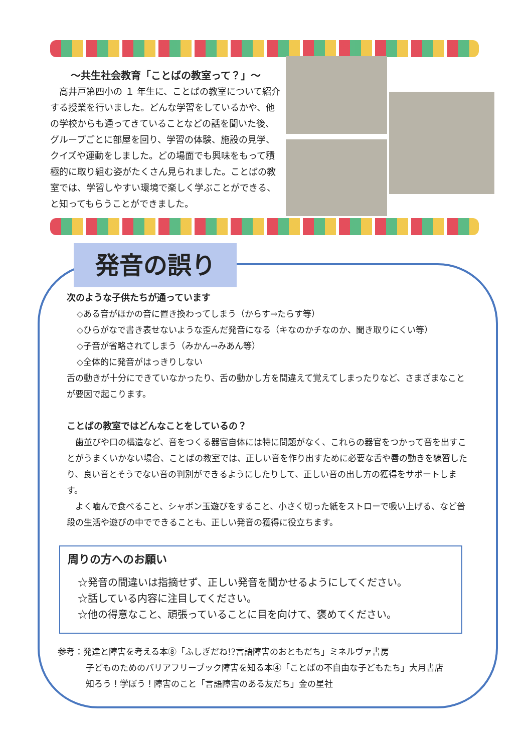～共生社会教育「ことばの教室って？」～
　高井戸第四小の １ 年生に、ことばの教室について紹介する授業を行いました。どんな学習をしているかや、他の学校からも通ってきていることなどの話を聞いた後、グループごとに部屋を回り、学習の体験、施設の見学、クイズや運動をしました。どの場面でも興味をもって積極的に取り組む姿がたくさん見られました。ことばの教室では、学習しやすい環境で楽しく学ぶことができる、と知ってもらうことができました。
発音の誤り
次のような子供たちが通っています
◇ある音がほかの音に置き換わってしまう（からす→たらす等）
◇ひらがなで書き表せないような歪んだ発音になる（キなのかチなのか、聞き取りにくい等）
◇子音が省略されてしまう（みかん→みあん等）
◇全体的に発音がはっきりしない
舌の動きが十分にできていなかったり、舌の動かし方を間違えて覚えてしまったりなど、さまざまなことが要因で起こります。
ことばの教室ではどんなことをしているの？
　歯並びや口の構造など、音をつくる器官自体には特に問題がなく、これらの器官をつかって音を出すことがうまくいかない場合、ことばの教室では、正しい音を作り出すために必要な舌や唇の動きを練習したり、良い音とそうでない音の判別ができるようにしたりして、正しい音の出し方の獲得をサポートします。
　よく噛んで食べること、シャボン玉遊びをすること、小さく切った紙をストローで吸い上げる、など普段の生活や遊びの中でできることも、正しい発音の獲得に役立ちます。
周りの方へのお願い
☆発音の間違いは指摘せず、正しい発音を聞かせるようにしてください。
☆話している内容に注目してください。
☆他の得意なこと、頑張っていることに目を向けて、褒めてください。
参考：発達と障害を考える本⑧「ふしぎだね!?言語障害のおともだち」ミネルヴァ書房
子どものためのバリアフリーブック障害を知る本④「ことばの不自由な子どもたち」大月書店
知ろう！学ぼう！障害のこと「言語障害のある友だち」金の星社